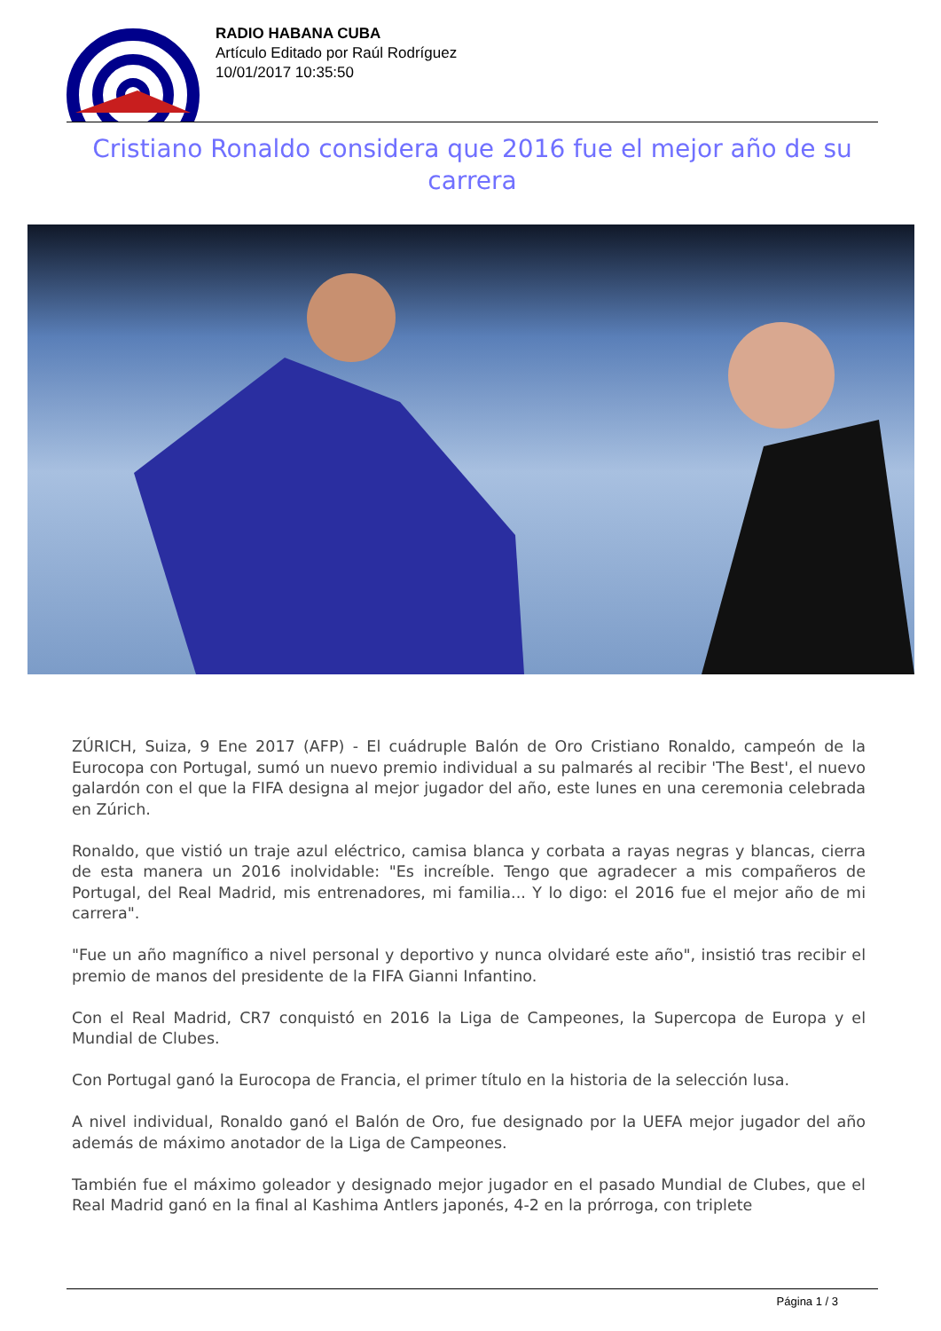RADIO HABANA CUBA
Artículo Editado por Raúl Rodríguez
10/01/2017 10:35:50
Cristiano Ronaldo considera que 2016 fue el mejor año de su carrera
ZÚRICH, Suiza, 9 Ene 2017 (AFP) - El cuádruple Balón de Oro Cristiano Ronaldo, campeón de la Eurocopa con Portugal, sumó un nuevo premio individual a su palmarés al recibir 'The Best', el nuevo galardón con el que la FIFA designa al mejor jugador del año, este lunes en una ceremonia celebrada en Zúrich.
Ronaldo, que vistió un traje azul eléctrico, camisa blanca y corbata a rayas negras y blancas, cierra de esta manera un 2016 inolvidable: "Es increíble. Tengo que agradecer a mis compañeros de Portugal, del Real Madrid, mis entrenadores, mi familia... Y lo digo: el 2016 fue el mejor año de mi carrera".
"Fue un año magnífico a nivel personal y deportivo y nunca olvidaré este año", insistió tras recibir el premio de manos del presidente de la FIFA Gianni Infantino.
Con el Real Madrid, CR7 conquistó en 2016 la Liga de Campeones, la Supercopa de Europa y el Mundial de Clubes.
Con Portugal ganó la Eurocopa de Francia, el primer título en la historia de la selección lusa.
A nivel individual, Ronaldo ganó el Balón de Oro, fue designado por la UEFA mejor jugador del año además de máximo anotador de la Liga de Campeones.
También fue el máximo goleador y designado mejor jugador en el pasado Mundial de Clubes, que el Real Madrid ganó en la final al Kashima Antlers japonés, 4-2 en la prórroga, con triplete
Página 1 / 3